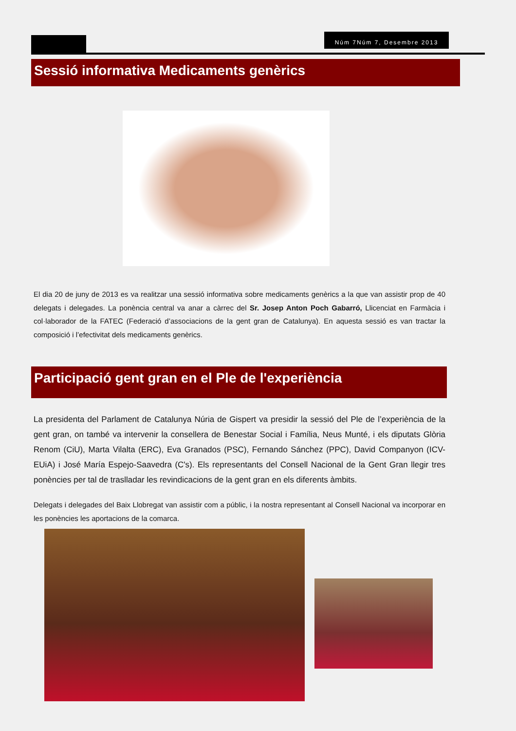Núm 7Núm 7, Desembre 2013
Sessió informativa Medicaments genèrics
El dia 20 de juny de 2013 es va realitzar una sessió informativa sobre medicaments genèrics a la que van assistir prop de 40 delegats i delegades. La ponència central va anar a càrrec del Sr. Josep Anton Poch Gabarró, Llicenciat en Farmàcia i col·laborador de la FATEC (Federació d’associacions de la gent gran de Catalunya). En aquesta sessió es van tractar la composició i l’efectivitat dels medicaments genèrics.
Participació gent gran en el Ple de l'experiència
La presidenta del Parlament de Catalunya Núria de Gispert va presidir la sessió del Ple de l’experiència de la gent gran, on també va intervenir la consellera de Benestar Social i Família, Neus Munté, i els diputats Glòria Renom (CiU), Marta Vilalta (ERC), Eva Granados (PSC), Fernando Sánchez (PPC), David Companyon (ICV-EUiA) i José María Espejo-Saavedra (C's). Els representants del Consell Nacional de la Gent Gran llegir tres ponències per tal de traslladar les revindicacions de la gent gran en els diferents àmbits.
Delegats i delegades del Baix Llobregat van assistir com a públic, i la nostra representant al Consell Nacional va incorporar en les ponències les aportacions de la comarca.